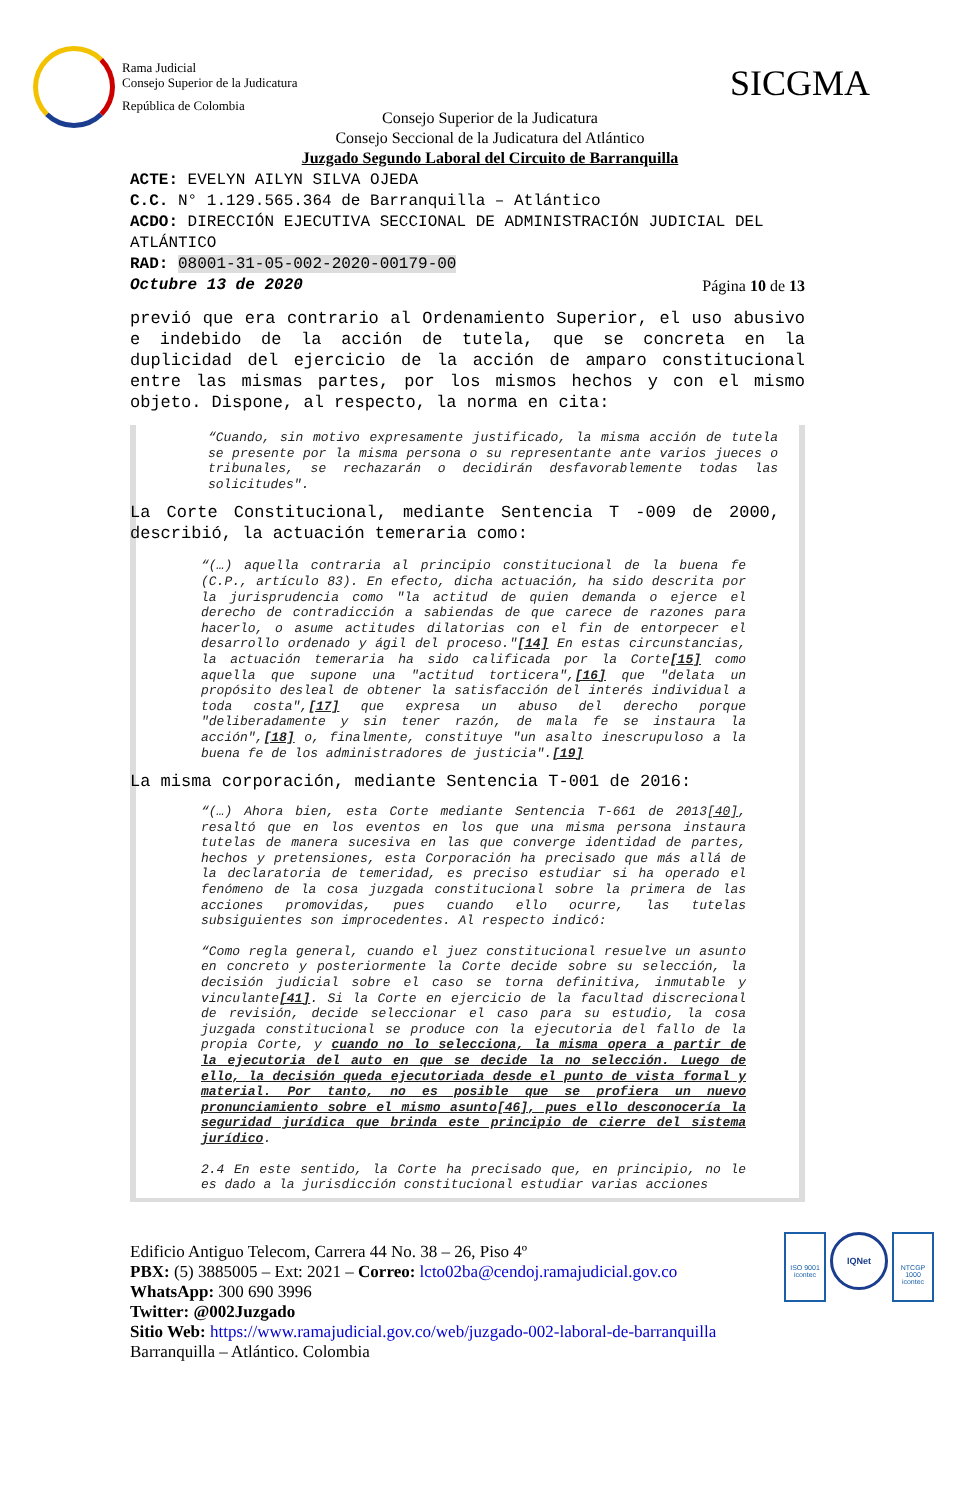Rama Judicial
Consejo Superior de la Judicatura
República de Colombia
SICGMA
Consejo Superior de la Judicatura
Consejo Seccional de la Judicatura del Atlántico
Juzgado Segundo Laboral del Circuito de Barranquilla
ACTE: EVELYN AILYN SILVA OJEDA
C.C. N° 1.129.565.364 de Barranquilla – Atlántico
ACDO: DIRECCIÓN EJECUTIVA SECCIONAL DE ADMINISTRACIÓN JUDICIAL DEL ATLÁNTICO
RAD: 08001-31-05-002-2020-00179-00
Octubre 13 de 2020 Página 10 de 13
previó que era contrario al Ordenamiento Superior, el uso abusivo e indebido de la acción de tutela, que se concreta en la duplicidad del ejercicio de la acción de amparo constitucional entre las mismas partes, por los mismos hechos y con el mismo objeto. Dispone, al respecto, la norma en cita:
“Cuando, sin motivo expresamente justificado, la misma acción de tutela se presente por la misma persona o su representante ante varios jueces o tribunales, se rechazarán o decidirán desfavorablemente todas las solicitudes".
La Corte Constitucional, mediante Sentencia T -009 de 2000, describió, la actuación temeraria como:
“(…) aquella contraria al principio constitucional de la buena fe (C.P., artículo 83). En efecto, dicha actuación, ha sido descrita por la jurisprudencia como "la actitud de quien demanda o ejerce el derecho de contradicción a sabiendas de que carece de razones para hacerlo, o asume actitudes dilatorias con el fin de entorpecer el desarrollo ordenado y ágil del proceso."[14] En estas circunstancias, la actuación temeraria ha sido calificada por la Corte[15] como aquella que supone una "actitud torticera",[16] que "delata un propósito desleal de obtener la satisfacción del interés individual a toda costa",[17] que expresa un abuso del derecho porque "deliberadamente y sin tener razón, de mala fe se instaura la acción",[18] o, finalmente, constituye "un asalto inescrupuloso a la buena fe de los administradores de justicia".[19]
La misma corporación, mediante Sentencia T-001 de 2016:
“(…) Ahora bien, esta Corte mediante Sentencia T-661 de 2013[40], resaltó que en los eventos en los que una misma persona instaura tutelas de manera sucesiva en las que converge identidad de partes, hechos y pretensiones, esta Corporación ha precisado que más allá de la declaratoria de temeridad, es preciso estudiar si ha operado el fenómeno de la cosa juzgada constitucional sobre la primera de las acciones promovidas, pues cuando ello ocurre, las tutelas subsiguientes son improcedentes. Al respecto indicó:
“Como regla general, cuando el juez constitucional resuelve un asunto en concreto y posteriormente la Corte decide sobre su selección, la decisión judicial sobre el caso se torna definitiva, inmutable y vinculante[41]. Si la Corte en ejercicio de la facultad discrecional de revisión, decide seleccionar el caso para su estudio, la cosa juzgada constitucional se produce con la ejecutoria del fallo de la propia Corte, y cuando no lo selecciona, la misma opera a partir de la ejecutoria del auto en que se decide la no selección. Luego de ello, la decisión queda ejecutoriada desde el punto de vista formal y material. Por tanto, no es posible que se profiera un nuevo pronunciamiento sobre el mismo asunto[46], pues ello desconocería la seguridad jurídica que brinda este principio de cierre del sistema jurídico.
2.4 En este sentido, la Corte ha precisado que, en principio, no le es dado a la jurisdicción constitucional estudiar varias acciones
Edificio Antiguo Telecom, Carrera 44 No. 38 – 26, Piso 4º
PBX: (5) 3885005 – Ext: 2021 – Correo: lcto02ba@cendoj.ramajudicial.gov.co
WhatsApp: 300 690 3996
Twitter: @002Juzgado
Sitio Web: https://www.ramajudicial.gov.co/web/juzgado-002-laboral-de-barranquilla
Barranquilla – Atlántico. Colombia
ISO 9001
icontec
IQNet
NTCGP 1000
icontec